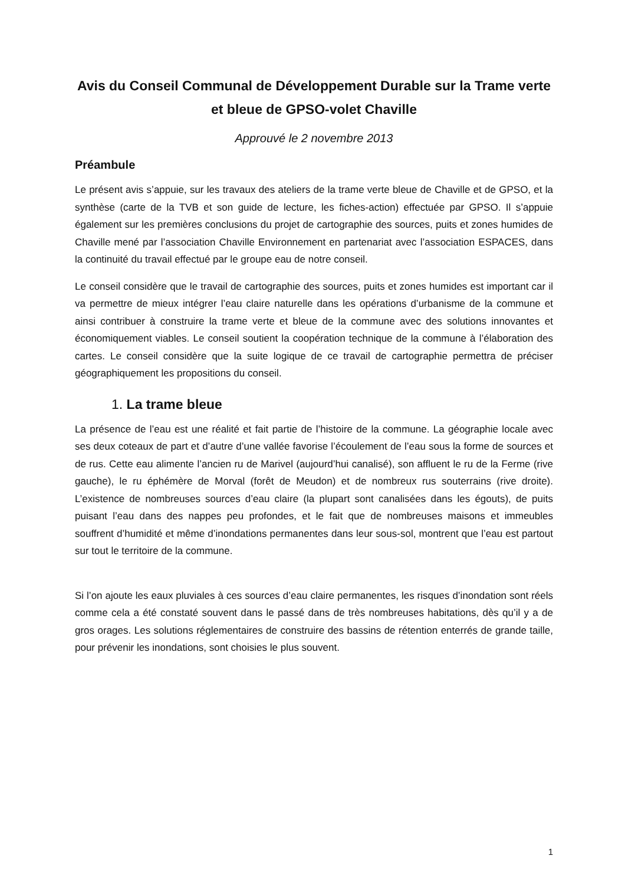Avis du Conseil Communal de Développement Durable sur la Trame verte et bleue de GPSO-volet Chaville
Approuvé le 2 novembre 2013
Préambule
Le présent avis s’appuie, sur les travaux des ateliers de la trame verte bleue de Chaville et de GPSO, et la synthèse (carte de la TVB et son guide de lecture, les fiches-action) effectuée par GPSO. Il s’appuie également sur les premières conclusions du projet de cartographie des sources, puits et zones humides de Chaville mené par l’association Chaville Environnement en partenariat avec l’association ESPACES, dans la continuité du travail effectué par le groupe eau de notre conseil.
Le conseil considère que le travail de cartographie des sources, puits et zones humides est important car il va permettre de mieux intégrer l’eau claire naturelle dans les opérations d’urbanisme de la commune et ainsi contribuer à construire la trame verte et bleue de la commune avec des solutions innovantes et économiquement viables. Le conseil soutient la coopération technique de la commune à l’élaboration des cartes. Le conseil considère que la suite logique de ce travail de cartographie permettra de préciser géographiquement les propositions du conseil.
1. La trame bleue
La présence de l’eau est une réalité et fait partie de l’histoire de la commune. La géographie locale avec ses deux coteaux de part et d’autre d’une vallée favorise l’écoulement de l’eau sous la forme de sources et de rus. Cette eau alimente l’ancien ru de Marivel (aujourd’hui canalisé), son affluent le ru de la Ferme (rive gauche), le ru éphémère de Morval (forêt de Meudon) et de nombreux rus souterrains (rive droite). L’existence de nombreuses sources d’eau claire (la plupart sont canalisées dans les égouts), de puits puisant l’eau dans des nappes peu profondes, et le fait que de nombreuses maisons et immeubles souffrent d’humidité et même d’inondations permanentes dans leur sous-sol, montrent que l’eau est partout sur tout le territoire de la commune.
Si l’on ajoute les eaux pluviales à ces sources d’eau claire permanentes, les risques d’inondation sont réels comme cela a été constaté souvent dans le passé dans de très nombreuses habitations, dès qu’il y a de gros orages. Les solutions réglementaires de construire des bassins de rétention enterrés de grande taille, pour prévenir les inondations, sont choisies le plus souvent.
1